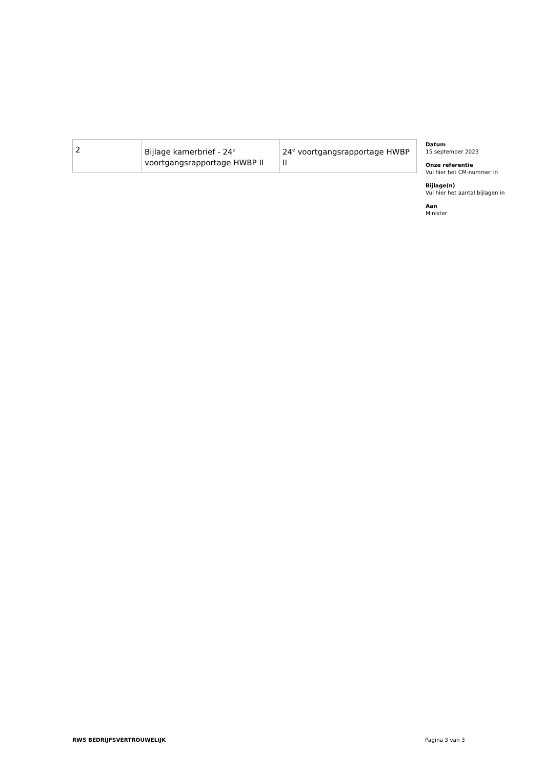| 2 | Bijlage kamerbrief - 24<sup>e</sup> voortgangsrapportage HWBP II | 24<sup>e</sup> voortgangsrapportage HWBP II |
Datum
15 september 2023
Onze referentie
Vul hier het CM-nummer in
Bijlage(n)
Vul hier het aantal bijlagen in
Aan
Minister
RWS BEDRIJFSVERTROUWELIJK Pagina 3 van 3